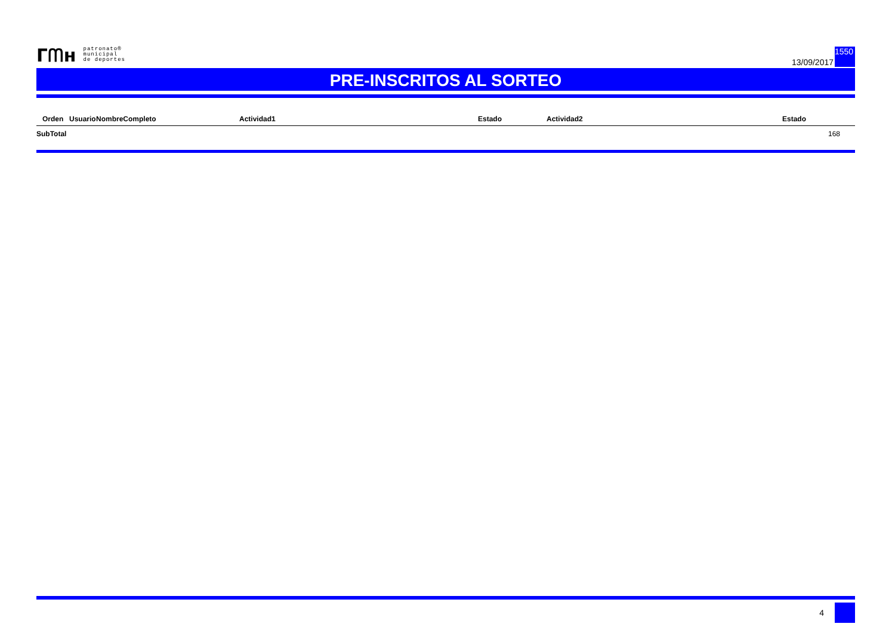ᒥᗰʜ
patronato®
municipal
de deportes
13/09/2017
1550
PRE-INSCRITOS AL SORTEO
| | Orden | Usuario | NombreCompleto | Actividad1 | Estado | Actividad2 | Estado |
| --- | --- | --- | --- | --- | --- | --- | --- |
| SubTotal | | | | | | | 168 |
4